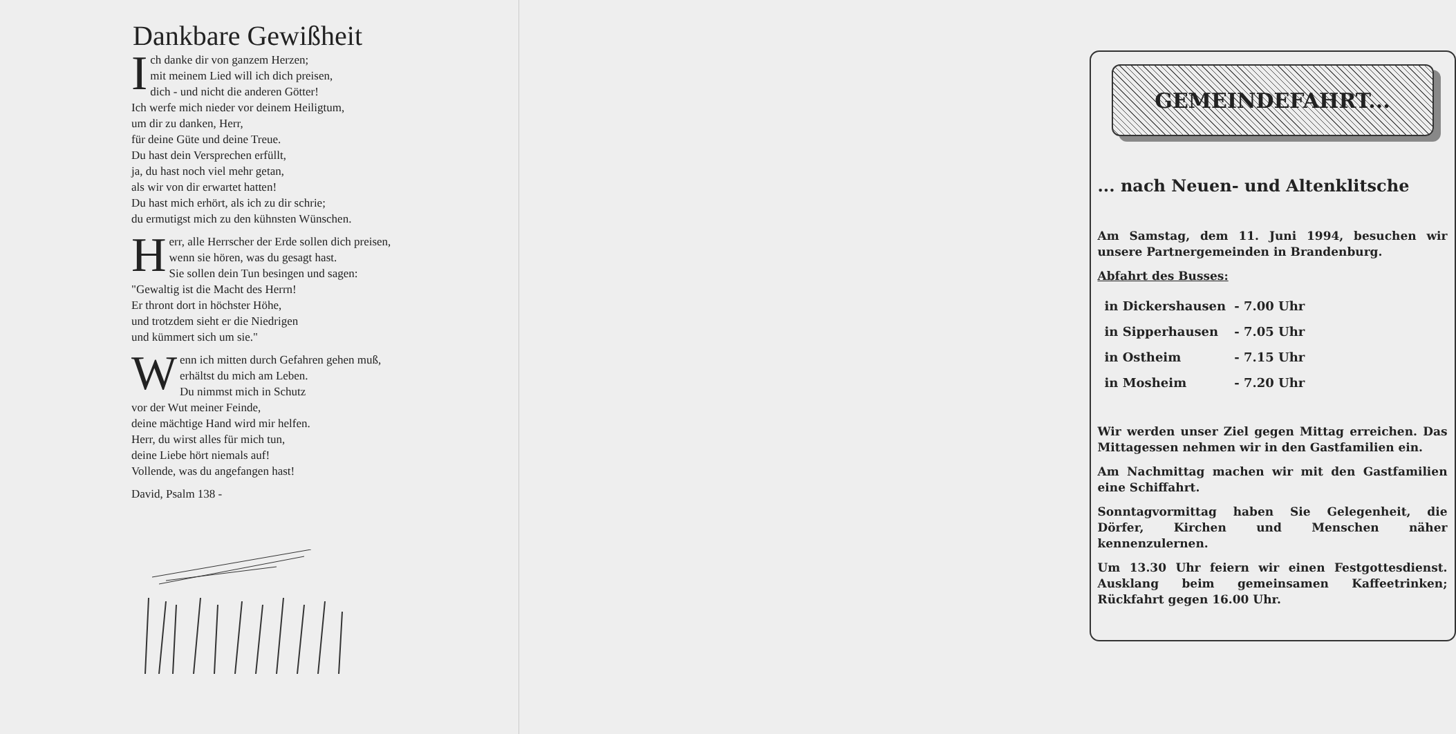Dankbare Gewißheit
Ich danke dir von ganzem Herzen;
mit meinem Lied will ich dich preisen,
dich - und nicht die anderen Götter!
Ich werfe mich nieder vor deinem Heiligtum,
um dir zu danken, Herr,
für deine Güte und deine Treue.
Du hast dein Versprechen erfüllt,
ja, du hast noch viel mehr getan,
als wir von dir erwartet hatten!
Du hast mich erhört, als ich zu dir schrie;
du ermutigst mich zu den kühnsten Wünschen.
Herr, alle Herrscher der Erde sollen dich preisen,
wenn sie hören, was du gesagt hast.
Sie sollen dein Tun besingen und sagen:
"Gewaltig ist die Macht des Herrn!
Er thront dort in höchster Höhe,
und trotzdem sieht er die Niedrigen
und kümmert sich um sie."
Wenn ich mitten durch Gefahren gehen muß,
erhältst du mich am Leben.
Du nimmst mich in Schutz
vor der Wut meiner Feinde,
deine mächtige Hand wird mir helfen.
Herr, du wirst alles für mich tun,
deine Liebe hört niemals auf!
Vollende, was du angefangen hast!
David, Psalm 138 -
GEMEINDEFAHRT...
... nach Neuen- und Altenklitsche
Am Samstag, dem 11. Juni 1994, besuchen wir unsere Partnergemeinden in Brandenburg.
Abfahrt des Busses:
| in Dickershausen | - 7.00 Uhr |
| in Sipperhausen | - 7.05 Uhr |
| in Ostheim | - 7.15 Uhr |
| in Mosheim | - 7.20 Uhr |
Wir werden unser Ziel gegen Mittag erreichen. Das Mittagessen nehmen wir in den Gastfamilien ein.
Am Nachmittag machen wir mit den Gastfamilien eine Schiffahrt.
Sonntagvormittag haben Sie Gelegenheit, die Dörfer, Kirchen und Menschen näher kennenzulernen.
Um 13.30 Uhr feiern wir einen Festgottesdienst. Ausklang beim gemeinsamen Kaffeetrinken; Rückfahrt gegen 16.00 Uhr.